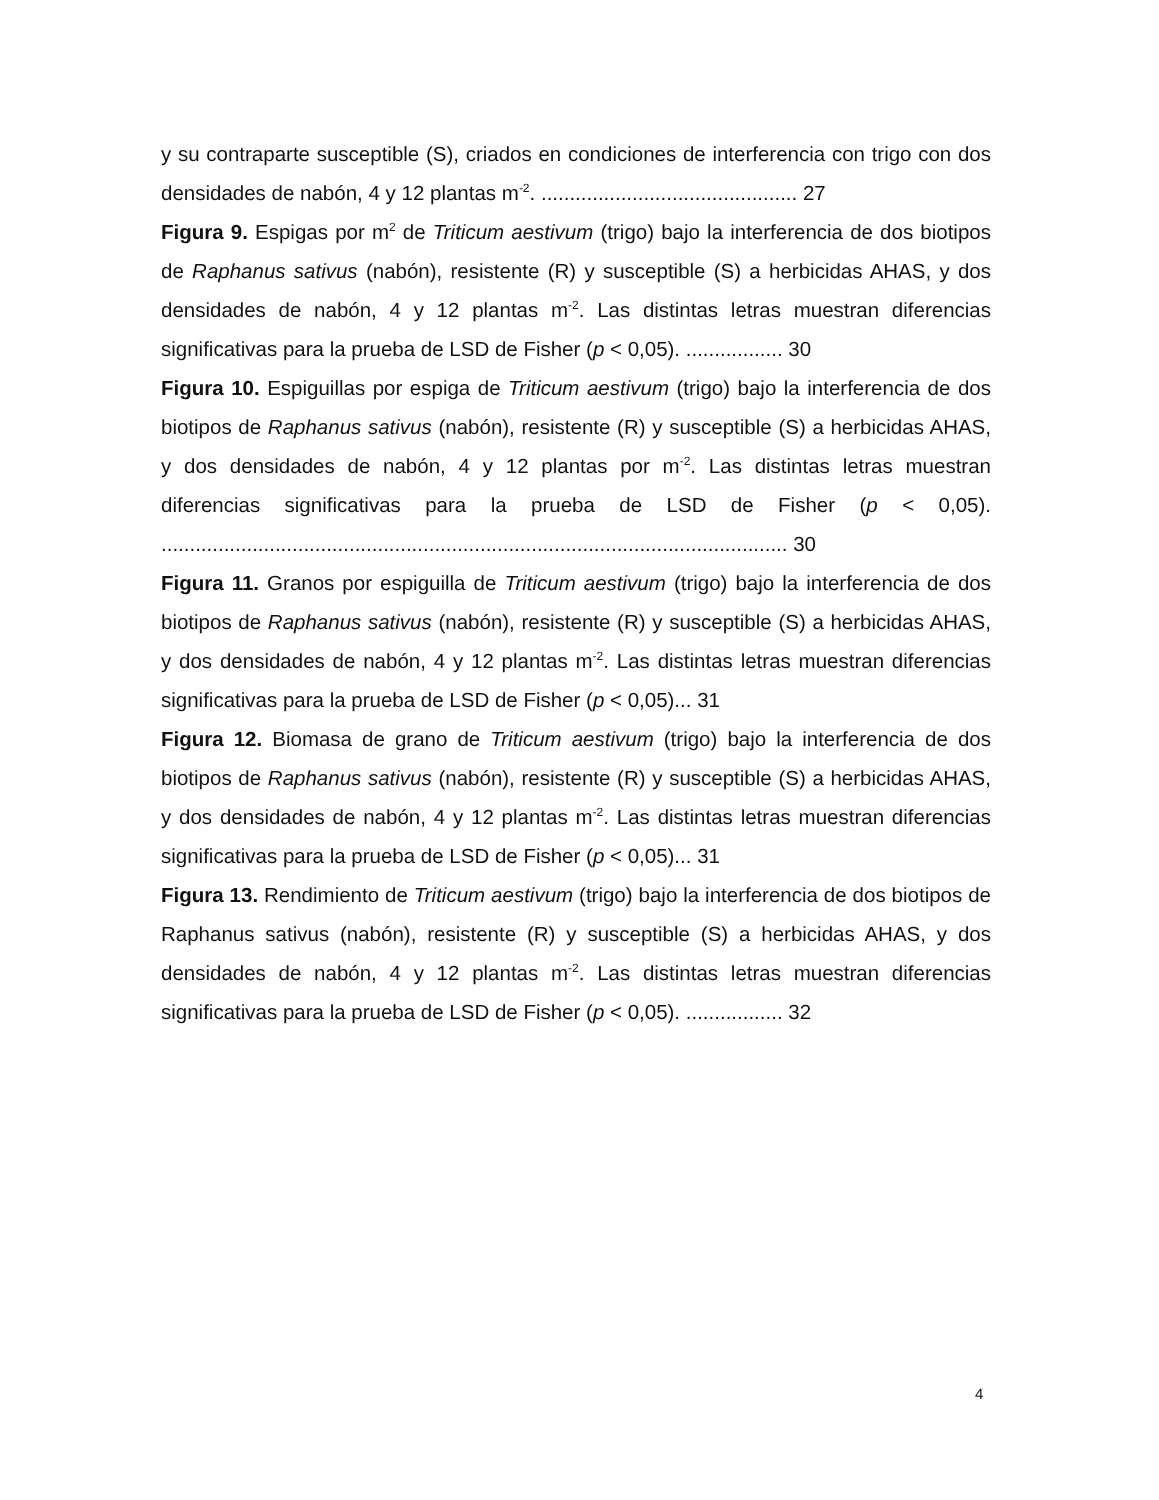y su contraparte susceptible (S), criados en condiciones de interferencia con trigo con dos densidades de nabón, 4 y 12 plantas m<sup>-2</sup>. ............................................. 27
Figura 9. Espigas por m<sup>2</sup> de Triticum aestivum (trigo) bajo la interferencia de dos biotipos de Raphanus sativus (nabón), resistente (R) y susceptible (S) a herbicidas AHAS, y dos densidades de nabón, 4 y 12 plantas m<sup>-2</sup>. Las distintas letras muestran diferencias significativas para la prueba de LSD de Fisher (p < 0,05). ................. 30
Figura 10. Espiguillas por espiga de Triticum aestivum (trigo) bajo la interferencia de dos biotipos de Raphanus sativus (nabón), resistente (R) y susceptible (S) a herbicidas AHAS, y dos densidades de nabón, 4 y 12 plantas por m<sup>-2</sup>. Las distintas letras muestran diferencias significativas para la prueba de LSD de Fisher (p < 0,05). .............................................................................................................. 30
Figura 11. Granos por espiguilla de Triticum aestivum (trigo) bajo la interferencia de dos biotipos de Raphanus sativus (nabón), resistente (R) y susceptible (S) a herbicidas AHAS, y dos densidades de nabón, 4 y 12 plantas m<sup>-2</sup>. Las distintas letras muestran diferencias significativas para la prueba de LSD de Fisher (p < 0,05)... 31
Figura 12. Biomasa de grano de Triticum aestivum (trigo) bajo la interferencia de dos biotipos de Raphanus sativus (nabón), resistente (R) y susceptible (S) a herbicidas AHAS, y dos densidades de nabón, 4 y 12 plantas m<sup>-2</sup>. Las distintas letras muestran diferencias significativas para la prueba de LSD de Fisher (p < 0,05)... 31
Figura 13. Rendimiento de Triticum aestivum (trigo) bajo la interferencia de dos biotipos de Raphanus sativus (nabón), resistente (R) y susceptible (S) a herbicidas AHAS, y dos densidades de nabón, 4 y 12 plantas m<sup>-2</sup>. Las distintas letras muestran diferencias significativas para la prueba de LSD de Fisher (p < 0,05). ................. 32
4